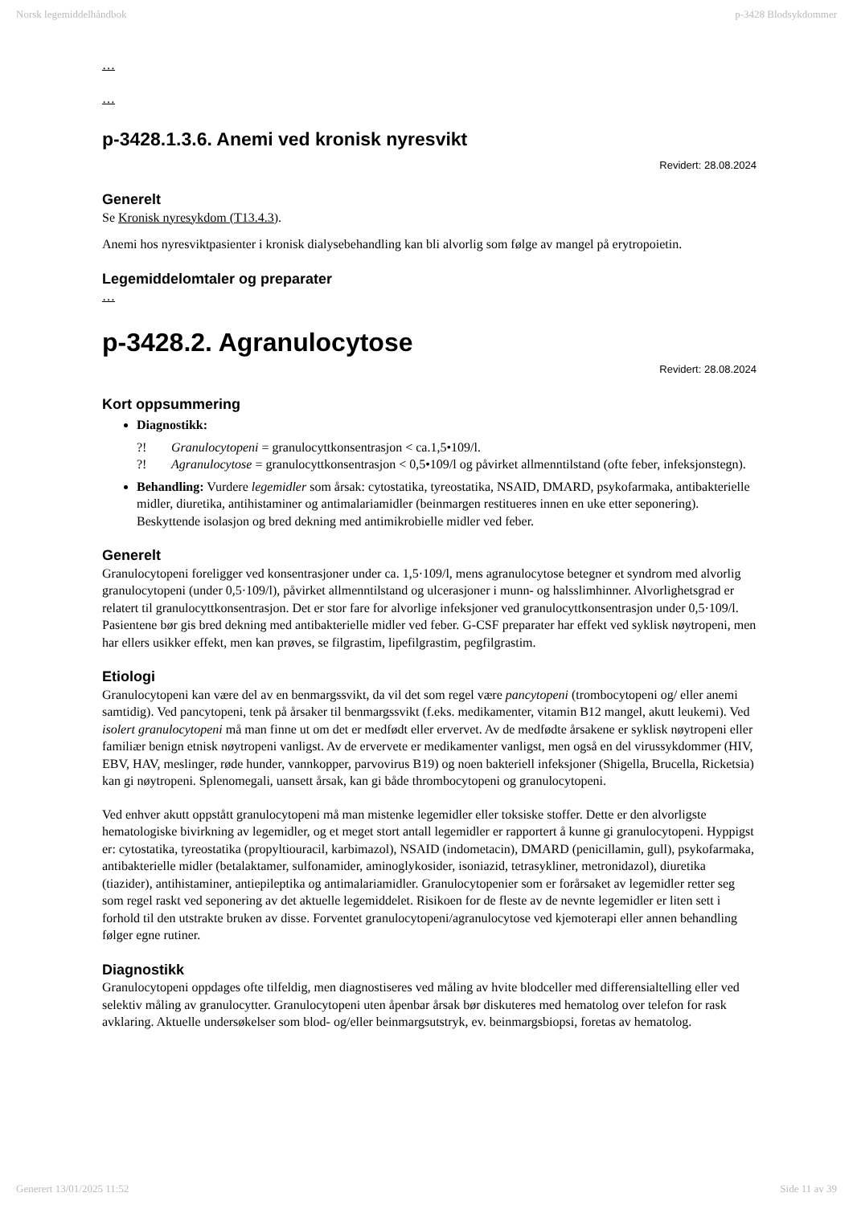Norsk legemiddelhåndbok p-3428 Blodsykdommer
…
…
p-3428.1.3.6. Anemi ved kronisk nyresvikt
Revidert: 28.08.2024
Generelt
Se Kronisk nyresykdom (T13.4.3).
Anemi hos nyresviktpasienter i kronisk dialysebehandling kan bli alvorlig som følge av mangel på erytropoietin.
Legemiddelomtaler og preparater
…
p-3428.2. Agranulocytose
Revidert: 28.08.2024
Kort oppsummering
Diagnostikk:
?! Granulocytopeni = granulocyttkonsentrasjon < ca.1,5•109/l.
?! Agranulocytose = granulocyttkonsentrasjon < 0,5•109/l og påvirket allmenntilstand (ofte feber, infeksjonstegn).
Behandling: Vurdere legemidler som årsak: cytostatika, tyreostatika, NSAID, DMARD, psykofarmaka, antibakterielle midler, diuretika, antihistaminer og antimalariamidler (beinmargen restitueres innen en uke etter seponering). Beskyttende isolasjon og bred dekning med antimikrobielle midler ved feber.
Generelt
Granulocytopeni foreligger ved konsentrasjoner under ca. 1,5·109/l, mens agranulocytose betegner et syndrom med alvorlig granulocytopeni (under 0,5·109/l), påvirket allmenntilstand og ulcerasjoner i munn- og halsslimhinner. Alvorlighetsgrad er relatert til granulocyttkonsentrasjon. Det er stor fare for alvorlige infeksjoner ved granulocyttkonsentrasjon under 0,5·109/l. Pasientene bør gis bred dekning med antibakterielle midler ved feber. G-CSF preparater har effekt ved syklisk nøytropeni, men har ellers usikker effekt, men kan prøves, se filgrastim, lipefilgrastim, pegfilgrastim.
Etiologi
Granulocytopeni kan være del av en benmargssvikt, da vil det som regel være pancytopeni (trombocytopeni og/ eller anemi samtidig). Ved pancytopeni, tenk på årsaker til benmargssvikt (f.eks. medikamenter, vitamin B12 mangel, akutt leukemi). Ved isolert granulocytopeni må man finne ut om det er medfødt eller ervervet. Av de medfødte årsakene er syklisk nøytropeni eller familiær benign etnisk nøytropeni vanligst. Av de ervervete er medikamenter vanligst, men også en del virussykdommer (HIV, EBV, HAV, meslinger, røde hunder, vannkopper, parvovirus B19) og noen bakteriell infeksjoner (Shigella, Brucella, Ricketsia) kan gi nøytropeni. Splenomegali, uansett årsak, kan gi både thrombocytopeni og granulocytopeni.
Ved enhver akutt oppstått granulocytopeni må man mistenke legemidler eller toksiske stoffer. Dette er den alvorligste hematologiske bivirkning av legemidler, og et meget stort antall legemidler er rapportert å kunne gi granulocytopeni. Hyppigst er: cytostatika, tyreostatika (propyltiouracil, karbimazol), NSAID (indometacin), DMARD (penicillamin, gull), psykofarmaka, antibakterielle midler (betalaktamer, sulfonamider, aminoglykosider, isoniazid, tetrasykliner, metronidazol), diuretika (tiazider), antihistaminer, antiepileptika og antimalariamidler. Granulocytopenier som er forårsaket av legemidler retter seg som regel raskt ved seponering av det aktuelle legemiddelet. Risikoen for de fleste av de nevnte legemidler er liten sett i forhold til den utstrakte bruken av disse. Forventet granulocytopeni/agranulocytose ved kjemoterapi eller annen behandling følger egne rutiner.
Diagnostikk
Granulocytopeni oppdages ofte tilfeldig, men diagnostiseres ved måling av hvite blodceller med differensialtelling eller ved selektiv måling av granulocytter. Granulocytopeni uten åpenbar årsak bør diskuteres med hematolog over telefon for rask avklaring. Aktuelle undersøkelser som blod- og/eller beinmargsutstryk, ev. beinmargsbiopsi, foretas av hematolog.
Generert 13/01/2025 11:52 Side 11 av 39